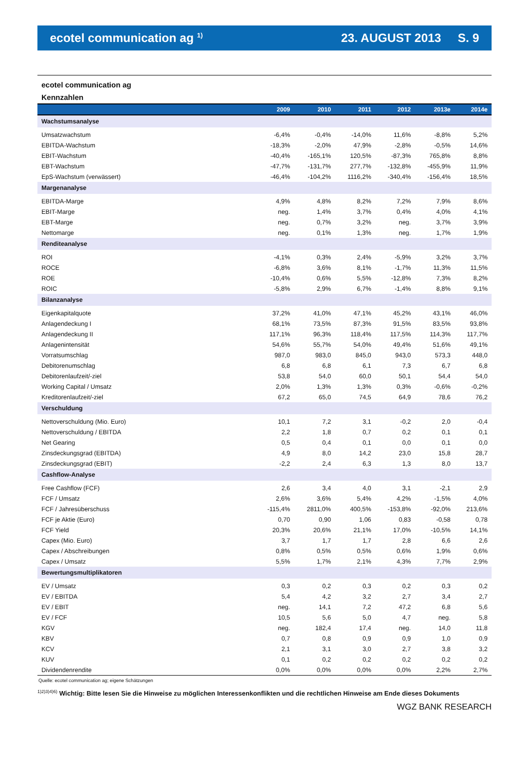ecotel communication ag <sup>1)</sup> 23. AUGUST 2013 S. 9
ecotel communication ag
Kennzahlen
| | 2009 | 2010 | 2011 | 2012 | 2013e | 2014e |
| --- | --- | --- | --- | --- | --- | --- |
| Wachstumsanalyse | | | | | | |
| Umsatzwachstum | -6,4% | -0,4% | -14,0% | 11,6% | -8,8% | 5,2% |
| EBITDA-Wachstum | -18,3% | -2,0% | 47,9% | -2,8% | -0,5% | 14,6% |
| EBIT-Wachstum | -40,4% | -165,1% | 120,5% | -87,3% | 765,8% | 8,8% |
| EBT-Wachstum | -47,7% | -131,7% | 277,7% | -132,8% | -455,9% | 11,9% |
| EpS-Wachstum (verwässert) | -46,4% | -104,2% | 1116,2% | -340,4% | -156,4% | 18,5% |
| Margenanalyse | | | | | | |
| EBITDA-Marge | 4,9% | 4,8% | 8,2% | 7,2% | 7,9% | 8,6% |
| EBIT-Marge | neg. | 1,4% | 3,7% | 0,4% | 4,0% | 4,1% |
| EBT-Marge | neg. | 0,7% | 3,2% | neg. | 3,7% | 3,9% |
| Nettomarge | neg. | 0,1% | 1,3% | neg. | 1,7% | 1,9% |
| Renditeanalyse | | | | | | |
| ROI | -4,1% | 0,3% | 2,4% | -5,9% | 3,2% | 3,7% |
| ROCE | -6,8% | 3,6% | 8,1% | -1,7% | 11,3% | 11,5% |
| ROE | -10,4% | 0,6% | 5,5% | -12,8% | 7,3% | 8,2% |
| ROIC | -5,8% | 2,9% | 6,7% | -1,4% | 8,8% | 9,1% |
| Bilanzanalyse | | | | | | |
| Eigenkapitalquote | 37,2% | 41,0% | 47,1% | 45,2% | 43,1% | 46,0% |
| Anlagendeckung I | 68,1% | 73,5% | 87,3% | 91,5% | 83,5% | 93,8% |
| Anlagendeckung II | 117,1% | 96,3% | 118,4% | 117,5% | 114,3% | 117,7% |
| Anlagenintensität | 54,6% | 55,7% | 54,0% | 49,4% | 51,6% | 49,1% |
| Vorratsumschlag | 987,0 | 983,0 | 845,0 | 943,0 | 573,3 | 448,0 |
| Debitorenumschlag | 6,8 | 6,8 | 6,1 | 7,3 | 6,7 | 6,8 |
| Debitorenlaufzeit/-ziel | 53,8 | 54,0 | 60,0 | 50,1 | 54,4 | 54,0 |
| Working Capital / Umsatz | 2,0% | 1,3% | 1,3% | 0,3% | -0,6% | -0,2% |
| Kreditorenlaufzeit/-ziel | 67,2 | 65,0 | 74,5 | 64,9 | 78,6 | 76,2 |
| Verschuldung | | | | | | |
| Nettoverschuldung (Mio. Euro) | 10,1 | 7,2 | 3,1 | -0,2 | 2,0 | -0,4 |
| Nettoverschuldung / EBITDA | 2,2 | 1,8 | 0,7 | 0,2 | 0,1 | 0,1 |
| Net Gearing | 0,5 | 0,4 | 0,1 | 0,0 | 0,1 | 0,0 |
| Zinsdeckungsgrad (EBITDA) | 4,9 | 8,0 | 14,2 | 23,0 | 15,8 | 28,7 |
| Zinsdeckungsgrad (EBIT) | -2,2 | 2,4 | 6,3 | 1,3 | 8,0 | 13,7 |
| Cashflow-Analyse | | | | | | |
| Free Cashflow (FCF) | 2,6 | 3,4 | 4,0 | 3,1 | -2,1 | 2,9 |
| FCF / Umsatz | 2,6% | 3,6% | 5,4% | 4,2% | -1,5% | 4,0% |
| FCF / Jahresüberschuss | -115,4% | 2811,0% | 400,5% | -153,8% | -92,0% | 213,6% |
| FCF je Aktie (Euro) | 0,70 | 0,90 | 1,06 | 0,83 | -0,58 | 0,78 |
| FCF Yield | 20,3% | 20,6% | 21,1% | 17,0% | -10,5% | 14,1% |
| Capex (Mio. Euro) | 3,7 | 1,7 | 1,7 | 2,8 | 6,6 | 2,6 |
| Capex / Abschreibungen | 0,8% | 0,5% | 0,5% | 0,6% | 1,9% | 0,6% |
| Capex / Umsatz | 5,5% | 1,7% | 2,1% | 4,3% | 7,7% | 2,9% |
| Bewertungsmultiplikatoren | | | | | | |
| EV / Umsatz | 0,3 | 0,2 | 0,3 | 0,2 | 0,3 | 0,2 |
| EV / EBITDA | 5,4 | 4,2 | 3,2 | 2,7 | 3,4 | 2,7 |
| EV / EBIT | neg. | 14,1 | 7,2 | 47,2 | 6,8 | 5,6 |
| EV / FCF | 10,5 | 5,6 | 5,0 | 4,7 | neg. | 5,8 |
| KGV | neg. | 182,4 | 17,4 | neg. | 14,0 | 11,8 |
| KBV | 0,7 | 0,8 | 0,9 | 0,9 | 1,0 | 0,9 |
| KCV | 2,1 | 3,1 | 3,0 | 2,7 | 3,8 | 3,2 |
| KUV | 0,1 | 0,2 | 0,2 | 0,2 | 0,2 | 0,2 |
| Dividendenrendite | 0,0% | 0,0% | 0,0% | 0,0% | 2,2% | 2,7% |
Quelle: ecotel communication ag; eigene Schätzungen
<sup>1)2)3)4)6)</sup> Wichtig: Bitte lesen Sie die Hinweise zu möglichen Interessenkonflikten und die rechtlichen Hinweise am Ende dieses Dokuments
WGZ BANK RESEARCH